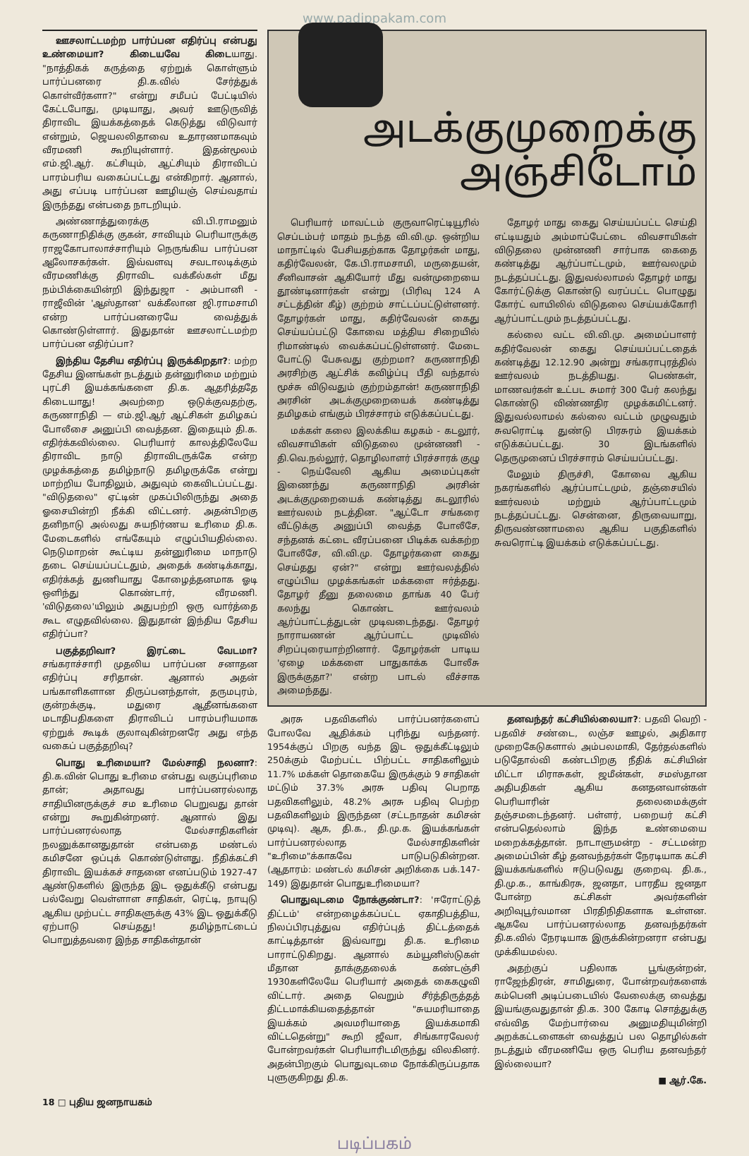www.padippakam.com
ஊசலாட்டமற்ற பார்ப்பன எதிர்ப்பு என்பது உண்மையா? கிடையவே கிடையாது. "நாத்திகக் கருத்தை ஏற்றுக் கொள்ளும் பார்ப்பனரை தி.க.வில் சேர்த்துக் கொள்வீர்களா?" என்று சமீபப் பேட்டியில் கேட்டபோது, முடியாது, அவர் ஊடுருவித் திராவிட இயக்கத்தைக் கெடுத்து விடுவார் என்றும், ஜெயலலிதாவை உதாரணமாகவும் வீரமணி கூறியுள்ளார். இதன்மூலம் எம்.ஜி.ஆர். கட்சியும், ஆட்சியும் திராவிடப் பாரம்பரிய வகைப்பட்டது என்கிறார். ஆனால், அது எப்படி பார்ப்பன ஊழியஞ் செய்வதாய் இருந்தது என்பதை நாடறியும்.
அண்ணாத்துரைக்கு வி.பி.ராமனும் கருணாநிதிக்கு குகன், சாவியும் பெரியாருக்கு ராஜகோபாலாச்சாரியும் நெருங்கிய பார்ப்பன ஆலோசகர்கள். இவ்வளவு சவடாலடிக்கும் வீரமணிக்கு திராவிட வக்கீல்கள் மீது நம்பிக்கையின்றி இந்துஜா - அம்பானி - ராஜீவின் 'ஆஸ்தான' வக்கீலான ஜி.ராமசாமி என்ற பார்ப்பனரையே வைத்துக் கொண்டுள்ளார். இதுதான் ஊசலாட்டமற்ற பார்ப்பன எதிர்ப்பா?
இந்திய தேசிய எதிர்ப்பு இருக்கிறதா?: மற்ற தேசிய இனங்கள் நடத்தும் தன்னுரிமை மற்றும் புரட்சி இயக்கங்களை தி.க. ஆதரித்ததே கிடையாது! அவற்றை ஒடுக்குவதற்கு, கருணாநிதி — எம்.ஜி.ஆர் ஆட்சிகள் தமிழகப் போலீசை அனுப்பி வைத்தன. இதையும் தி.க. எதிர்க்கவில்லை. பெரியார் காலத்திலேயே திராவிட நாடு திராவிடருக்கே என்ற முழக்கத்தை தமிழ்நாடு தமிழருக்கே என்று மாற்றிய போதிலும், அதுவும் கைவிடப்பட்டது. "விடுதலை" ஏட்டின் முகப்பிலிருந்து அதை ஓசையின்றி நீக்கி விட்டனர். அதன்பிறகு தனிநாடு அல்லது சுயநிர்ணய உரிமை தி.க. மேடைகளில் எங்கேயும் எழுப்பியதில்லை. நெடுமாறன் கூட்டிய தன்னுரிமை மாநாடு தடை செய்யப்பட்டதும், அதைக் கண்டிக்காது, எதிர்க்கத் துணியாது கோழைத்தனமாக ஓடி ஒளிந்து கொண்டார், வீரமணி. 'விடுதலை'யிலும் அதுபற்றி ஒரு வார்த்தை கூட எழுதவில்லை. இதுதான் இந்திய தேசிய எதிர்ப்பா?
பகுத்தறிவா? இரட்டை வேடமா? சங்கராச்சாரி முதலிய பார்ப்பன சனாதன எதிர்ப்பு சரிதான். ஆனால் அதன் பங்காளிகளான திருப்பனந்தாள், தருமபுரம், குன்றக்குடி, மதுரை ஆதீனங்களை மடாதிபதிகளை திராவிடப் பாரம்பரியமாக ஏற்றுக் கூடிக் குலாவுகின்றனரே அது எந்த வகைப் பகுத்தறிவு?
பொது உரிமையா? மேல்சாதி நலனா?: தி.க.வின் பொது உரிமை என்பது வகுப்புரிமை தான்; அதாவது பார்ப்பனரல்லாத சாதியினருக்குச் சம உரிமை பெறுவது தான் என்று கூறுகின்றனர். ஆனால் இது பார்ப்பனரல்லாத மேல்சாதிகளின் நலனுக்கானதுதான் என்பதை மண்டல் கமிசனே ஒப்புக் கொண்டுள்ளது. நீதிக்கட்சி திராவிட இயக்கச் சாதனை எனப்படும் 1927-47 ஆண்டுகளில் இருந்த இட ஒதுக்கீடு என்பது பல்வேறு வெள்ளாள சாதிகள், ரெட்டி, நாயுடு ஆகிய முற்பட்ட சாதிகளுக்கு 43% இட ஒதுக்கீடு ஏற்பாடு செய்தது! தமிழ்நாட்டைப் பொறுத்தவரை இந்த சாதிகள்தான்
அடக்குமுறைக்கு
அஞ்சிடோம்
பெரியார் மாவட்டம் குருவாரெட்டியூரில் செப்டம்பர் மாதம் நடந்த வி.வி.மு. ஒன்றிய மாநாட்டில் பேசியதற்காக தோழர்கள் மாது, கதிர்வேலன், கே.பி.ராமசாமி, மருதையன், சீனிவாசன் ஆகியோர் மீது வன்முறையை தூண்டினார்கள் என்று (பிரிவு 124 A சட்டத்தின் கீழ்) குற்றம் சாட்டப்பட்டுள்ளனர். தோழர்கள் மாது, கதிர்வேலன் கைது செய்யப்பட்டு கோவை மத்திய சிறையில் ரிமாண்டில் வைக்கப்பட்டுள்ளனர். மேடை போட்டு பேசுவது குற்றமா? கருணாநிதி அரசிற்கு ஆட்சிக் கவிழ்ப்பு பீதி வந்தால் மூச்சு விடுவதும் குற்றம்தான்! கருணாநிதி அரசின் அடக்குமுறையைக் கண்டித்து தமிழகம் எங்கும் பிரச்சாரம் எடுக்கப்பட்டது.
மக்கள் கலை இலக்கிய கழகம் - கடலூர், விவசாயிகள் விடுதலை முன்னணி - தி.வெ.நல்லூர், தொழிலாளர் பிரச்சாரக் குழு - நெய்வேலி ஆகிய அமைப்புகள் இணைந்து கருணாநிதி அரசின் அடக்குமுறையைக் கண்டித்து கடலூரில் ஊர்வலம் நடத்தின. "ஆட்டோ சங்கரை வீட்டுக்கு அனுப்பி வைத்த போலீசே, சந்தனக் கட்டை வீரப்பனை பிடிக்க வக்கற்ற போலீசே, வி.வி.மு. தோழர்களை கைது செய்தது ஏன்?" என்று ஊர்வலத்தில் எழுப்பிய முழக்கங்கள் மக்களை ஈர்த்தது. தோழர் தீனு தலைமை தாங்க 40 பேர் கலந்து கொண்ட ஊர்வலம் ஆர்ப்பாட்டத்துடன் முடிவடைந்தது. தோழர் நாராயணன் ஆர்ப்பாட்ட முடிவில் சிறப்புரையாற்றினார். தோழர்கள் பாடிய 'ஏழை மக்களை பாதுகாக்க போலீசு இருக்குதா?' என்ற பாடல் வீச்சாக அமைந்தது.
தோழர் மாது கைது செய்யப்பட்ட செய்தி எட்டியதும் அம்மாப்பேட்டை விவசாயிகள் விடுதலை முன்னணி சார்பாக கைதை கண்டித்து ஆர்ப்பாட்டமும், ஊர்வலமும் நடத்தப்பட்டது. இதுவல்லாமல் தோழர் மாது கோர்ட்டுக்கு கொண்டு வரப்பட்ட பொழுது கோர்ட் வாயிலில் விடுதலை செய்யக்கோரி ஆர்ப்பாட்டமும் நடத்தப்பட்டது.
கல்லை வட்ட வி.வி.மு. அமைப்பாளர் கதிர்வேலன் கைது செய்யப்பட்டதைக் கண்டித்து 12.12.90 அன்று சங்கராபுரத்தில் ஊர்வலம் நடத்தியது. பெண்கள், மாணவர்கள் உட்பட சுமார் 300 பேர் கலந்து கொண்டு விண்ணதிர முழக்கமிட்டனர். இதுவல்லாமல் கல்லை வட்டம் முழுவதும் சுவரொட்டி துண்டு பிரசுரம் இயக்கம் எடுக்கப்பட்டது. 30 இடங்களில் தெருமுனைப் பிரச்சாரம் செய்யப்பட்டது.
மேலும் திருச்சி, கோவை ஆகிய நகரங்களில் ஆர்ப்பாட்டமும், தஞ்சையில் ஊர்வலம் மற்றும் ஆர்ப்பாட்டமும் நடத்தப்பட்டது. சென்னை, திருவையாறு, திருவண்ணாமலை ஆகிய பகுதிகளில் சுவரொட்டி இயக்கம் எடுக்கப்பட்டது.
அரசு பதவிகளில் பார்ப்பனர்களைப் போலவே ஆதிக்கம் புரிந்து வந்தனர். 1954க்குப் பிறகு வந்த இட ஒதுக்கீட்டிலும் 250க்கும் மேற்பட்ட பிற்பட்ட சாதிகளிலும் 11.7% மக்கள் தொகையே இருக்கும் 9 சாதிகள் மட்டும் 37.3% அரசு பதிவு பெறாத பதவிகளிலும், 48.2% அரசு பதிவு பெற்ற பதவிகளிலும் இருந்தன (சட்டநாதன் கமிசன் முடிவு). ஆக, தி.க., தி.மு.க. இயக்கங்கள் பார்ப்பனரல்லாத மேல்சாதிகளின் "உரிமை"க்காகவே பாடுபடுகின்றன. (ஆதாரம்: மண்டல் கமிசன் அறிக்கை பக்.147-149) இதுதான் பொதுஉரிமையா?
பொதுவுடமை நோக்குண்டா?: 'ஈரோட்டுத் திட்டம்' என்றழைக்கப்பட்ட ஏகாதிபத்திய, நிலப்பிரபுத்துவ எதிர்ப்புத் திட்டத்தைக் காட்டித்தான் இவ்வாறு தி.க. உரிமை பாராட்டுகிறது. ஆனால் கம்யூனிஸ்டுகள் மீதான தாக்குதலைக் கண்டஞ்சி 1930களிலேயே பெரியார் அதைக் கைகழுவி விட்டார். அதை வெறும் சீர்த்திருத்தத் திட்டமாக்கியதைத்தான் "சுயமரியாதை இயக்கம் அவமரியாதை இயக்கமாகி விட்டதென்று" கூறி ஜீவா, சிங்காரவேலர் போன்றவர்கள் பெரியாரிடமிருந்து விலகினர். அதன்பிறகும் பொதுவுடமை நோக்கிருப்பதாக புளுகுகிறது தி.க.
தனவந்தர் கட்சியில்லையா?: பதவி வெறி - பதவிச் சண்டை, லஞ்ச ஊழல், அதிகார முறைகேடுகளால் அம்பலமாகி, தேர்தல்களில் படுதோல்வி கண்டபிறகு நீதிக் கட்சியின் மிட்டா மிராசுகள், ஜமீன்கள், சமஸ்தான அதிபதிகள் ஆகிய கனதனவான்கள் பெரியாரின் தலைமைக்குள் தஞ்சமடைந்தனர். பள்ளர், பறையர் கட்சி என்பதெல்லாம் இந்த உண்மையை மறைக்கத்தான். நாடாளுமன்ற - சட்டமன்ற அமைப்பின் கீழ் தனவந்தர்கள் நேரடியாக கட்சி இயக்கங்களில் ஈடுபடுவது குறைவு. தி.க., தி.மு.க., காங்கிரசு, ஜனதா, பாரதீய ஜனதா போன்ற கட்சிகள் அவர்களின் அறிவுபூர்வமான பிரதிநிதிகளாக உள்ளன. ஆகவே பார்ப்பனரல்லாத தனவந்தர்கள் தி.க.வில் நேரடியாக இருக்கின்றனரா என்பது முக்கியமல்ல.
அதற்குப் பதிலாக பூங்குன்றன், ராஜேந்திரன், சாமிதுரை, போன்றவர்களைக் கம்பெனி அடிப்படையில் வேலைக்கு வைத்து இயங்குவதுதான் தி.க. 300 கோடி சொத்துக்கு எவ்வித மேற்பார்வை அனுமதியுமின்றி அறக்கட்டளைகள் வைத்துப் பல தொழில்கள் நடத்தும் வீரமணியே ஒரு பெரிய தனவந்தர் இல்லையா?
■ ஆர்.கே.
18 □ புதிய ஜனநாயகம்
படிப்பகம்